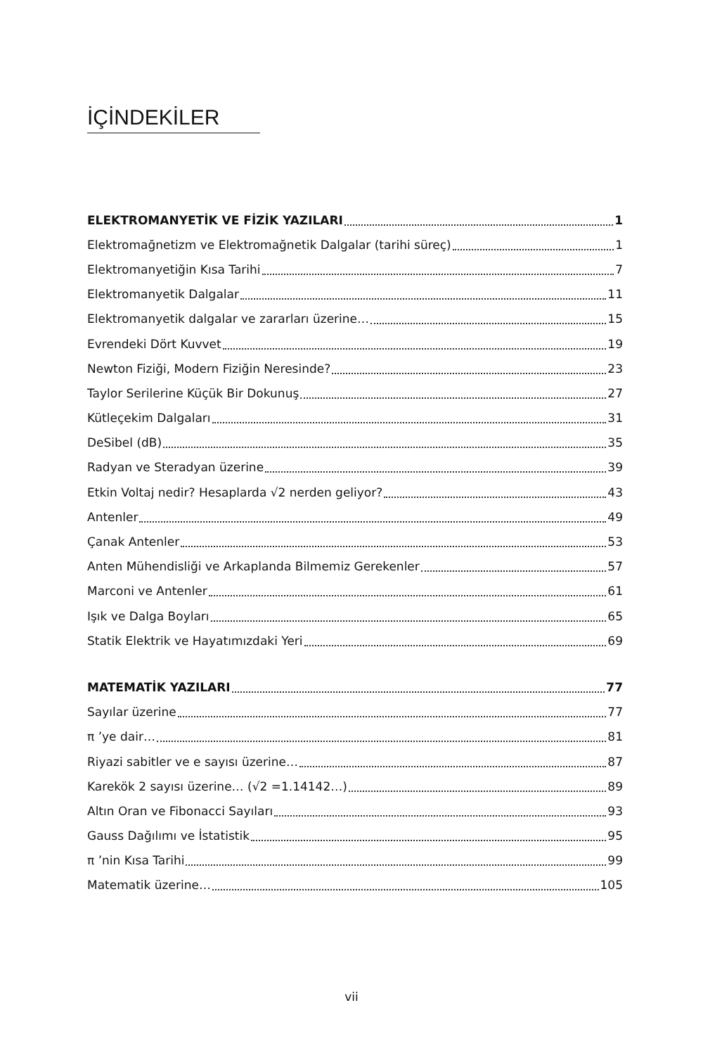İÇİNDEKİLER
ELEKTROMANYETİK VE FİZİK YAZILARI 1
Elektromağnetizm ve Elektromağnetik Dalgalar (tarihi süreç) 1
Elektromanyetiğin Kısa Tarihi 7
Elektromanyetik Dalgalar 11
Elektromanyetik dalgalar ve zararları üzerine… 15
Evrendeki Dört Kuvvet 19
Newton Fiziği, Modern Fiziğin Neresinde? 23
Taylor Serilerine Küçük Bir Dokunuş 27
Kütleçekim Dalgaları 31
DeSibel (dB) 35
Radyan ve Steradyan üzerine 39
Etkin Voltaj nedir? Hesaplarda √2 nerden geliyor? 43
Antenler 49
Çanak Antenler 53
Anten Mühendisliği ve Arkaplanda Bilmemiz Gerekenler 57
Marconi ve Antenler 61
Işık ve Dalga Boyları 65
Statik Elektrik ve Hayatımızdaki Yeri 69
MATEMATİK YAZILARI 77
Sayılar üzerine 77
π ’ye dair… 81
Riyazi sabitler ve e sayısı üzerine… 87
Karekök 2 sayısı üzerine… (√2 =1.14142…) 89
Altın Oran ve Fibonacci Sayıları 93
Gauss Dağılımı ve İstatistik 95
π ’nin Kısa Tarihi 99
Matematik üzerine… 105
vii